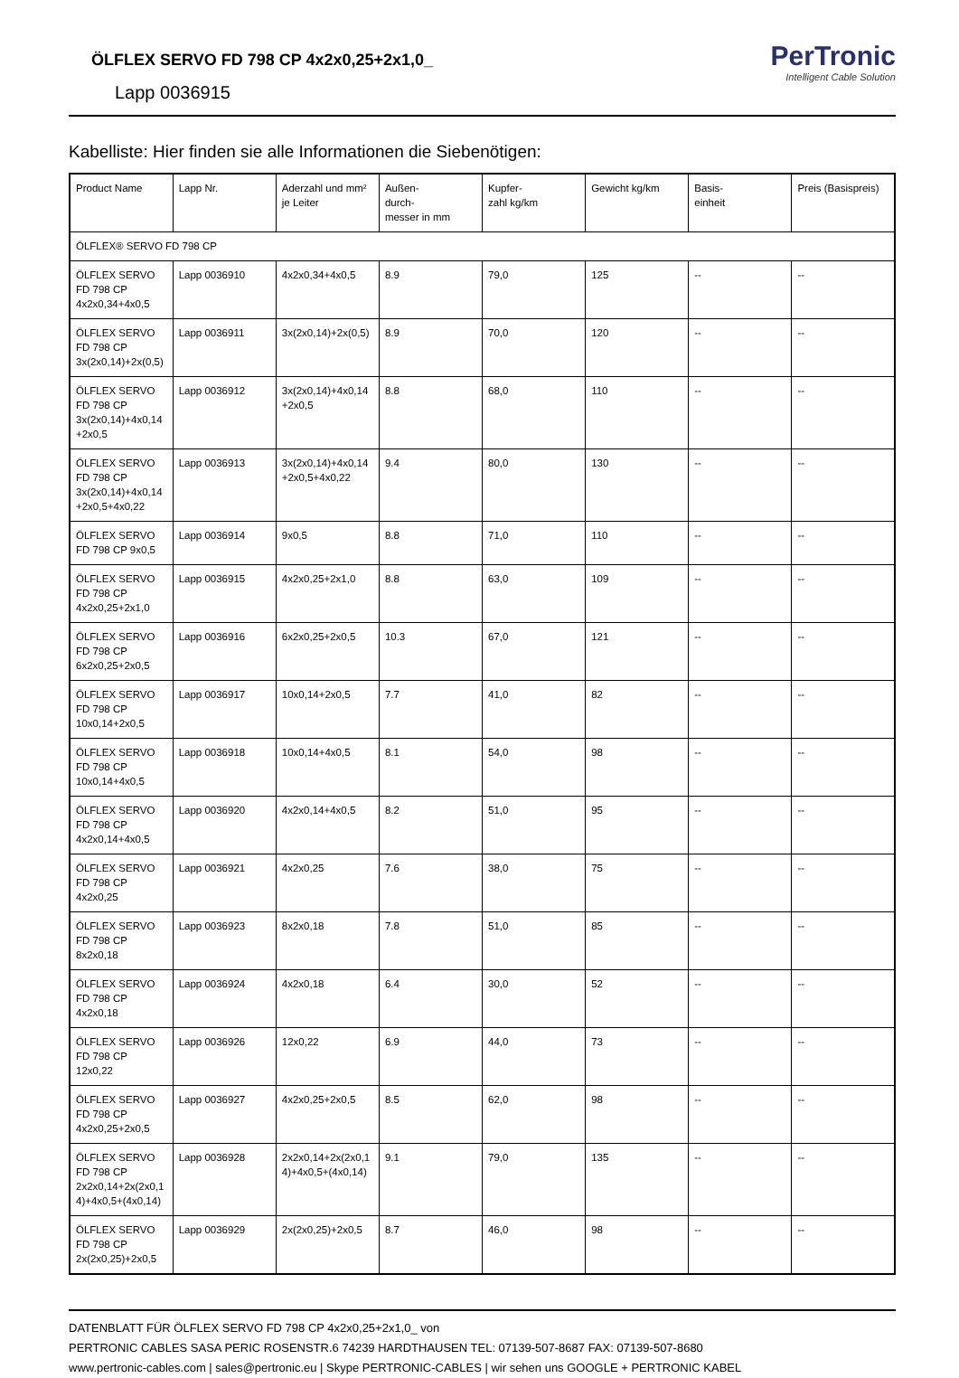ÖLFLEX SERVO FD 798 CP 4x2x0,25+2x1,0_
Lapp 0036915
PerTronic
Intelligent Cable Solution
Kabelliste: Hier finden sie alle Informationen die Siebenötigen:
| Product Name | Lapp Nr. | Aderzahl und mm² je Leiter | Außen- durch- messer in mm | Kupfer- zahl kg/km | Gewicht kg/km | Basis- einheit | Preis (Basispreis) |
| --- | --- | --- | --- | --- | --- | --- | --- |
| ÖLFLEX® SERVO FD 798 CP | | | | | | | |
| ÖLFLEX SERVO FD 798 CP 4x2x0,34+4x0,5 | Lapp 0036910 | 4x2x0,34+4x0,5 | 8.9 | 79,0 | 125 | -- | -- |
| ÖLFLEX SERVO FD 798 CP 3x(2x0,14)+2x(0,5) | Lapp 0036911 | 3x(2x0,14)+2x(0,5) | 8.9 | 70,0 | 120 | -- | -- |
| ÖLFLEX SERVO FD 798 CP 3x(2x0,14)+4x0,14+2x0,5 | Lapp 0036912 | 3x(2x0,14)+4x0,14+2x0,5 | 8.8 | 68,0 | 110 | -- | -- |
| ÖLFLEX SERVO FD 798 CP 3x(2x0,14)+4x0,14+2x0,5+4x0,22 | Lapp 0036913 | 3x(2x0,14)+4x0,14+2x0,5+4x0,22 | 9.4 | 80,0 | 130 | -- | -- |
| ÖLFLEX SERVO FD 798 CP 9x0,5 | Lapp 0036914 | 9x0,5 | 8.8 | 71,0 | 110 | -- | -- |
| ÖLFLEX SERVO FD 798 CP 4x2x0,25+2x1,0 | Lapp 0036915 | 4x2x0,25+2x1,0 | 8.8 | 63,0 | 109 | -- | -- |
| ÖLFLEX SERVO FD 798 CP 6x2x0,25+2x0,5 | Lapp 0036916 | 6x2x0,25+2x0,5 | 10.3 | 67,0 | 121 | -- | -- |
| ÖLFLEX SERVO FD 798 CP 10x0,14+2x0,5 | Lapp 0036917 | 10x0,14+2x0,5 | 7.7 | 41,0 | 82 | -- | -- |
| ÖLFLEX SERVO FD 798 CP 10x0,14+4x0,5 | Lapp 0036918 | 10x0,14+4x0,5 | 8.1 | 54,0 | 98 | -- | -- |
| ÖLFLEX SERVO FD 798 CP 4x2x0,14+4x0,5 | Lapp 0036920 | 4x2x0,14+4x0,5 | 8.2 | 51,0 | 95 | -- | -- |
| ÖLFLEX SERVO FD 798 CP 4x2x0,25 | Lapp 0036921 | 4x2x0,25 | 7.6 | 38,0 | 75 | -- | -- |
| ÖLFLEX SERVO FD 798 CP 8x2x0,18 | Lapp 0036923 | 8x2x0,18 | 7.8 | 51,0 | 85 | -- | -- |
| ÖLFLEX SERVO FD 798 CP 4x2x0,18 | Lapp 0036924 | 4x2x0,18 | 6.4 | 30,0 | 52 | -- | -- |
| ÖLFLEX SERVO FD 798 CP 12x0,22 | Lapp 0036926 | 12x0,22 | 6.9 | 44,0 | 73 | -- | -- |
| ÖLFLEX SERVO FD 798 CP 4x2x0,25+2x0,5 | Lapp 0036927 | 4x2x0,25+2x0,5 | 8.5 | 62,0 | 98 | -- | -- |
| ÖLFLEX SERVO FD 798 CP 2x2x0,14+2x(2x0,14)+4x0,5+(4x0,14) | Lapp 0036928 | 2x2x0,14+2x(2x0,14)+4x0,5+(4x0,14) | 9.1 | 79,0 | 135 | -- | -- |
| ÖLFLEX SERVO FD 798 CP 2x(2x0,25)+2x0,5 | Lapp 0036929 | 2x(2x0,25)+2x0,5 | 8.7 | 46,0 | 98 | -- | -- |
DATENBLATT FÜR ÖLFLEX SERVO FD 798 CP 4x2x0,25+2x1,0_ von
PERTRONIC CABLES SASA PERIC ROSENSTR.6 74239 HARDTHAUSEN TEL: 07139-507-8687 FAX: 07139-507-8680
www.pertronic-cables.com | sales@pertronic.eu | Skype PERTRONIC-CABLES | wir sehen uns GOOGLE + PERTRONIC KABEL